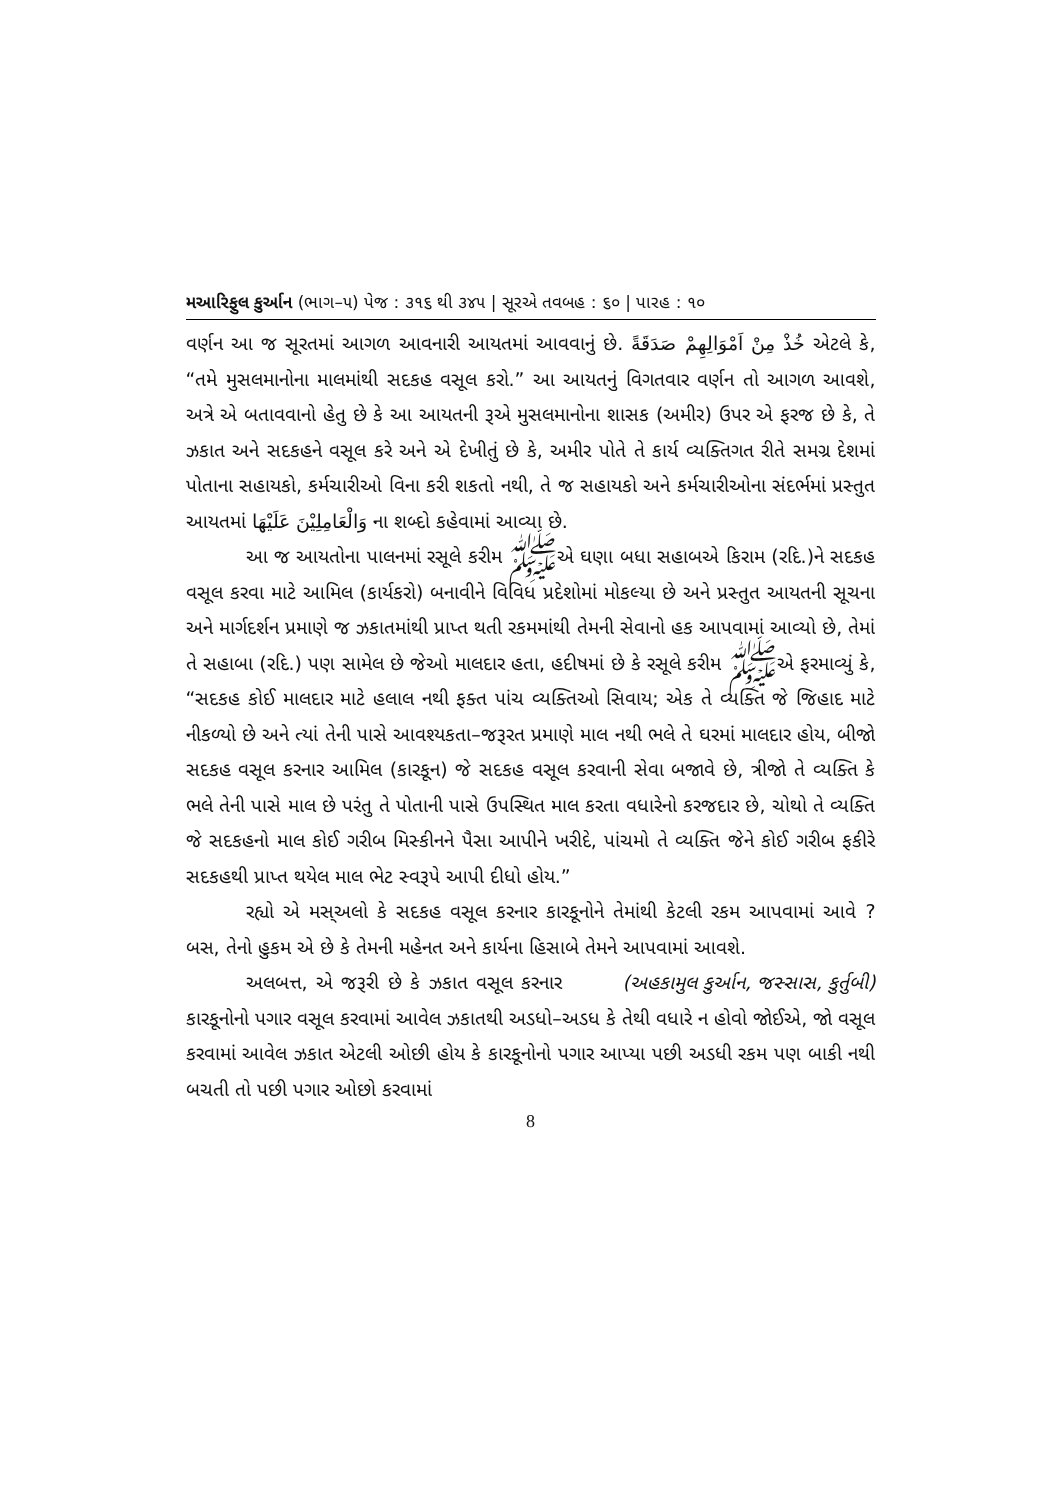મઆરિફુલ કુર્આન (ભાગ–૫) પેજ : ૩૧૬ થી ૩૪૫ | સૂરએ તવબહ : ૬૦ | પારહ : ૧૦
વર્ણન આ જ સૂરતમાં આગળ આવનારી આયતમાં આવવાનું છે. خُذْ مِنْ اَمْوَالِهِمْ صَدَقَةً એટલે કે, “તમે મુસલમાનોના માલમાંથી સદકહ વસૂલ કરો.” આ આયતનું વિગતવાર વર્ણન તો આગળ આવશે, અત્રે એ બતાવવાનો હેતુ છે કે આ આયતની રૂએ મુસલમાનોના શાસક (અમીર) ઉપર એ ફરજ છે કે, તે ઝકાત અને સદકહને વસૂલ કરે અને એ દેખીતું છે કે, અમીર પોતે તે કાર્ય વ્યક્તિગત રીતે સમગ્ર દેશમાં પોતાના સહાયકો, કર્મચારીઓ વિના કરી શકતો નથી, તે જ સહાયકો અને કર્મચારીઓના સંદર્ભમાં પ્રસ્તુત આયતમાં وَالْعَامِلِيْنَ عَلَيْهَا ના શબ્દો કહેવામાં આવ્યા છે.
આ જ આયતોના પાલનમાં રસૂલે કરીમ ﷺએ ઘણા બધા સહાબએ કિરામ (રદિ.)ને સદકહ વસૂલ કરવા માટે આમિલ (કાર્યકરો) બનાવીને વિવિધ પ્રદેશોમાં મોકલ્યા છે અને પ્રસ્તુત આયતની સૂચના અને માર્ગદર્શન પ્રમાણે જ ઝકાતમાંથી પ્રાપ્ત થતી રકમમાંથી તેમની સેવાનો હક આપવામાં આવ્યો છે, તેમાં તે સહાબા (રદિ.) પણ સામેલ છે જેઓ માલદાર હતા, હદીષમાં છે કે રસૂલે કરીમ ﷺએ ફરમાવ્યું કે, “સદકહ કોઈ માલદાર માટે હલાલ નથી ફક્ત પાંચ વ્યક્તિઓ સિવાય; એક તે વ્યક્તિ જે જિહાદ માટે નીકળ્યો છે અને ત્યાં તેની પાસે આવશ્યકતા–જરૂરત પ્રમાણે માલ નથી ભલે તે ઘરમાં માલદાર હોય, બીજો સદકહ વસૂલ કરનાર આમિલ (કારકૂન) જે સદકહ વસૂલ કરવાની સેવા બજાવે છે, ત્રીજો તે વ્યક્તિ કે ભલે તેની પાસે માલ છે પરંતુ તે પોતાની પાસે ઉપસ્થિત માલ કરતા વધારેનો કરજદાર છે, ચોથો તે વ્યક્તિ જે સદકહનો માલ કોઈ ગરીબ મિસ્કીનને પૈસા આપીને ખરીદે, પાંચમો તે વ્યક્તિ જેને કોઈ ગરીબ ફકીરે સદકહથી પ્રાપ્ત થયેલ માલ ભેટ સ્વરૂપે આપી દીધો હોય.”
રહ્યો એ મસ્અલો કે સદકહ વસૂલ કરનાર કારકૂનોને તેમાંથી કેટલી રકમ આપવામાં આવે ? બસ, તેનો હુકમ એ છે કે તેમની મહેનત અને કાર્યના હિસાબે તેમને આપવામાં આવશે. (અહકામુલ કુર્આન, જસ્સાસ, કુર્તુબી)
અલબત્ત, એ જરૂરી છે કે ઝકાત વસૂલ કરનાર કારકૂનોનો પગાર વસૂલ કરવામાં આવેલ ઝકાતથી અડધો–અડધ કે તેથી વધારે ન હોવો જોઈએ, જો વસૂલ કરવામાં આવેલ ઝકાત એટલી ઓછી હોય કે કારકૂનોનો પગાર આપ્યા પછી અડધી રકમ પણ બાકી નથી બચતી તો પછી પગાર ઓછો કરવામાં
8